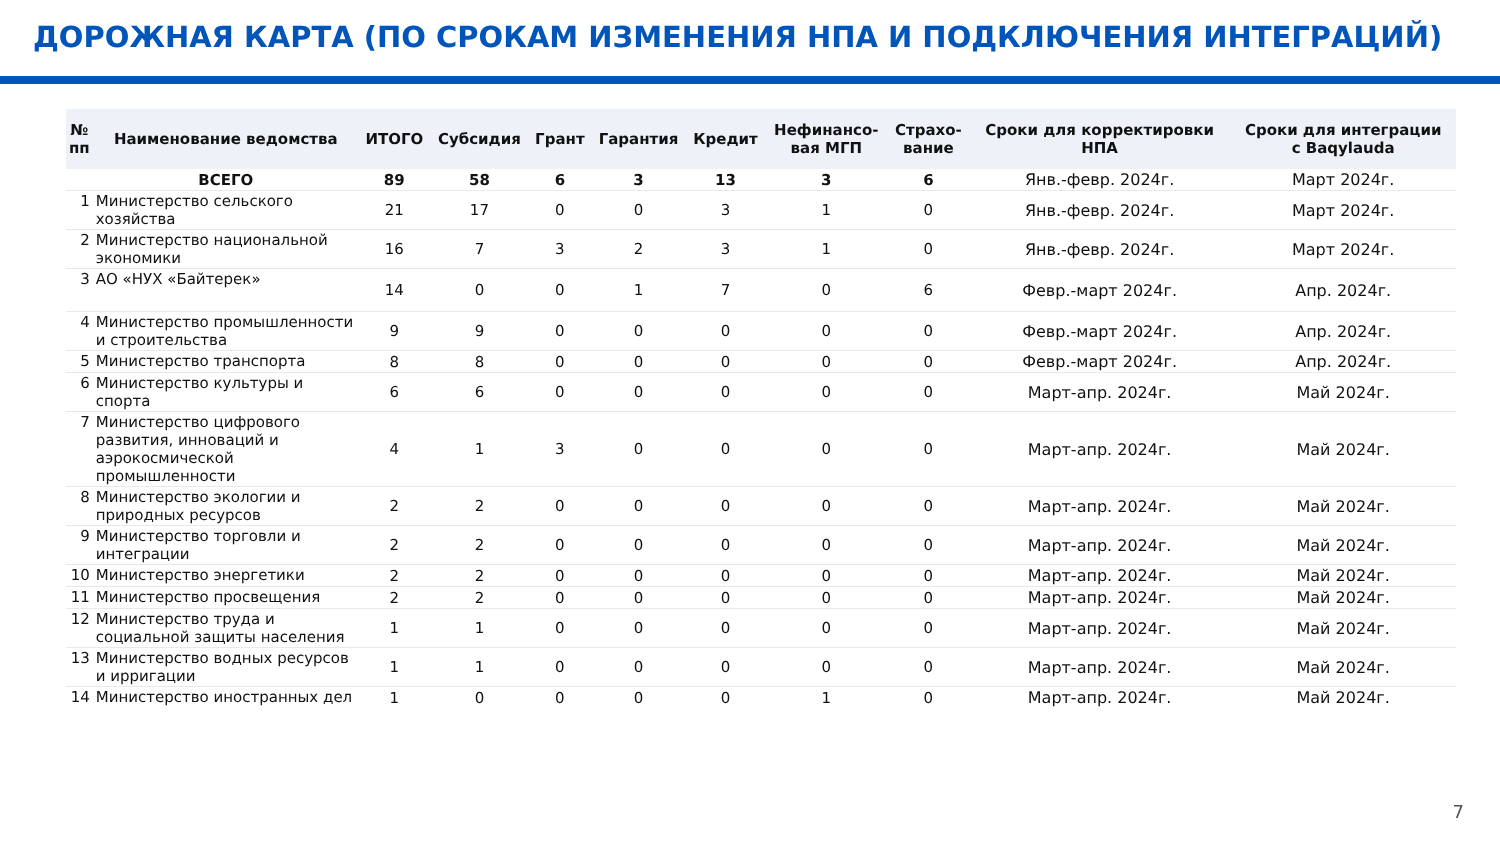ДОРОЖНАЯ КАРТА (ПО СРОКАМ ИЗМЕНЕНИЯ НПА И ПОДКЛЮЧЕНИЯ ИНТЕГРАЦИЙ)
| № пп | Наименование ведомства | ИТОГО | Субсидия | Грант | Гарантия | Кредит | Нефинансо- вая МГП | Страхо- вание | Сроки для корректировки НПА | Сроки для интеграции с Baqylauda |
| --- | --- | --- | --- | --- | --- | --- | --- | --- | --- | --- |
| | ВСЕГО | 89 | 58 | 6 | 3 | 13 | 3 | 6 | Янв.-февр. 2024г. | Март 2024г. |
| 1 | Министерство сельского хозяйства | 21 | 17 | 0 | 0 | 3 | 1 | 0 | Янв.-февр. 2024г. | Март 2024г. |
| 2 | Министерство национальной экономики | 16 | 7 | 3 | 2 | 3 | 1 | 0 | Янв.-февр. 2024г. | Март 2024г. |
| 3 | АО «НУХ «Байтерек» | 14 | 0 | 0 | 1 | 7 | 0 | 6 | Февр.-март 2024г. | Апр. 2024г. |
| 4 | Министерство промышленности и строительства | 9 | 9 | 0 | 0 | 0 | 0 | 0 | Февр.-март 2024г. | Апр. 2024г. |
| 5 | Министерство транспорта | 8 | 8 | 0 | 0 | 0 | 0 | 0 | Февр.-март 2024г. | Апр. 2024г. |
| 6 | Министерство культуры и спорта | 6 | 6 | 0 | 0 | 0 | 0 | 0 | Март-апр. 2024г. | Май 2024г. |
| 7 | Министерство цифрового развития, инноваций и аэрокосмической промышленности | 4 | 1 | 3 | 0 | 0 | 0 | 0 | Март-апр. 2024г. | Май 2024г. |
| 8 | Министерство экологии и природных ресурсов | 2 | 2 | 0 | 0 | 0 | 0 | 0 | Март-апр. 2024г. | Май 2024г. |
| 9 | Министерство торговли и интеграции | 2 | 2 | 0 | 0 | 0 | 0 | 0 | Март-апр. 2024г. | Май 2024г. |
| 10 | Министерство энергетики | 2 | 2 | 0 | 0 | 0 | 0 | 0 | Март-апр. 2024г. | Май 2024г. |
| 11 | Министерство просвещения | 2 | 2 | 0 | 0 | 0 | 0 | 0 | Март-апр. 2024г. | Май 2024г. |
| 12 | Министерство труда и социальной защиты населения | 1 | 1 | 0 | 0 | 0 | 0 | 0 | Март-апр. 2024г. | Май 2024г. |
| 13 | Министерство водных ресурсов и ирригации | 1 | 1 | 0 | 0 | 0 | 0 | 0 | Март-апр. 2024г. | Май 2024г. |
| 14 | Министерство иностранных дел | 1 | 0 | 0 | 0 | 0 | 1 | 0 | Март-апр. 2024г. | Май 2024г. |
7